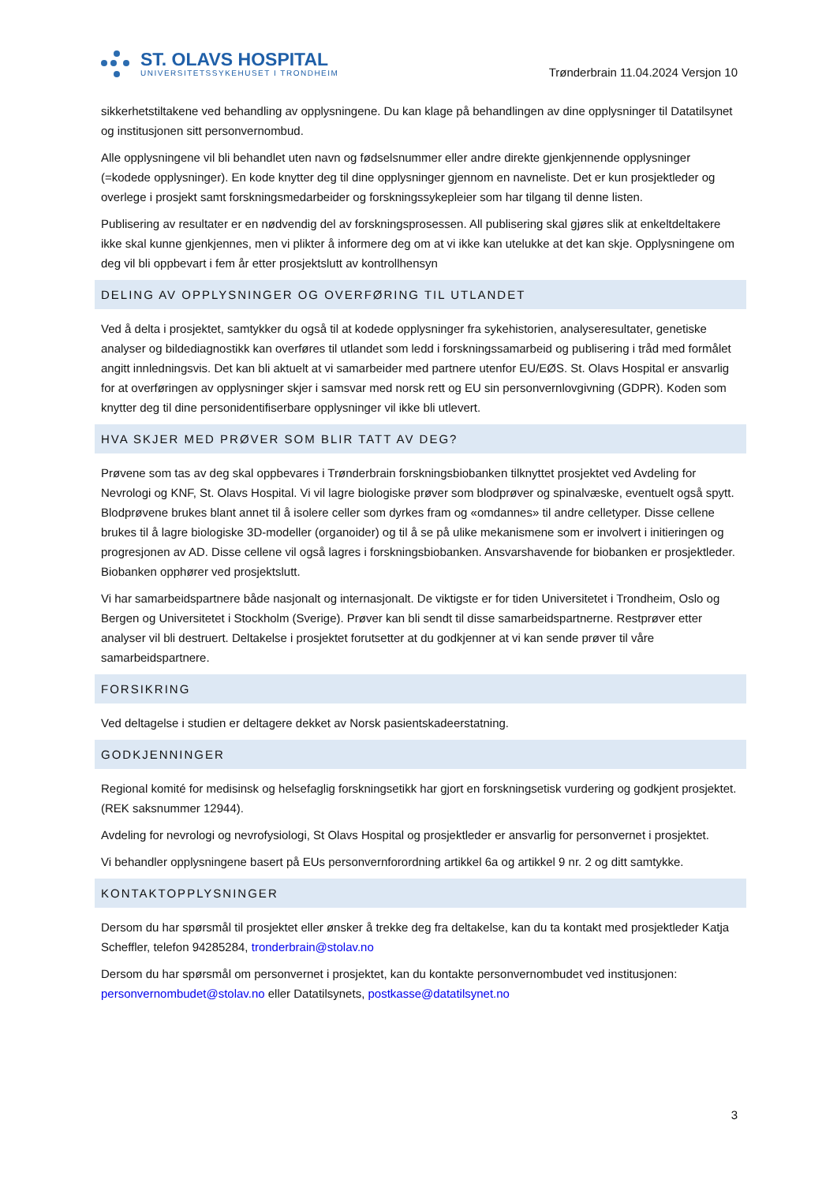ST. OLAVS HOSPITAL
UNIVERSITETSSYKEHUSET I TRONDHEIM
Trønderbrain 11.04.2024 Versjon 10
sikkerhetstiltakene ved behandling av opplysningene. Du kan klage på behandlingen av dine opplysninger til Datatilsynet og institusjonen sitt personvernombud.
Alle opplysningene vil bli behandlet uten navn og fødselsnummer eller andre direkte gjenkjennende opplysninger (=kodede opplysninger). En kode knytter deg til dine opplysninger gjennom en navneliste. Det er kun prosjektleder og overlege i prosjekt samt forskningsmedarbeider og forskningssykepleier som har tilgang til denne listen.
Publisering av resultater er en nødvendig del av forskningsprosessen. All publisering skal gjøres slik at enkeltdeltakere ikke skal kunne gjenkjennes, men vi plikter å informere deg om at vi ikke kan utelukke at det kan skje. Opplysningene om deg vil bli oppbevart i fem år etter prosjektslutt av kontrollhensyn
DELING AV OPPLYSNINGER OG OVERFØRING TIL UTLANDET
Ved å delta i prosjektet, samtykker du også til at kodede opplysninger fra sykehistorien, analyseresultater, genetiske analyser og bildediagnostikk kan overføres til utlandet som ledd i forskningssamarbeid og publisering i tråd med formålet angitt innledningsvis. Det kan bli aktuelt at vi samarbeider med partnere utenfor EU/EØS. St. Olavs Hospital er ansvarlig for at overføringen av opplysninger skjer i samsvar med norsk rett og EU sin personvernlovgivning (GDPR). Koden som knytter deg til dine personidentifiserbare opplysninger vil ikke bli utlevert.
HVA SKJER MED PRØVER SOM BLIR TATT AV DEG?
Prøvene som tas av deg skal oppbevares i Trønderbrain forskningsbiobanken tilknyttet prosjektet ved Avdeling for Nevrologi og KNF, St. Olavs Hospital. Vi vil lagre biologiske prøver som blodprøver og spinalvæske, eventuelt også spytt. Blodprøvene brukes blant annet til å isolere celler som dyrkes fram og «omdannes» til andre celletyper. Disse cellene brukes til å lagre biologiske 3D-modeller (organoider) og til å se på ulike mekanismene som er involvert i initieringen og progresjonen av AD. Disse cellene vil også lagres i forskningsbiobanken. Ansvarshavende for biobanken er prosjektleder. Biobanken opphører ved prosjektslutt.
Vi har samarbeidspartnere både nasjonalt og internasjonalt. De viktigste er for tiden Universitetet i Trondheim, Oslo og Bergen og Universitetet i Stockholm (Sverige). Prøver kan bli sendt til disse samarbeidspartnerne. Restprøver etter analyser vil bli destruert. Deltakelse i prosjektet forutsetter at du godkjenner at vi kan sende prøver til våre samarbeidspartnere.
FORSIKRING
Ved deltagelse i studien er deltagere dekket av Norsk pasientskadeerstatning.
GODKJENNINGER
Regional komité for medisinsk og helsefaglig forskningsetikk har gjort en forskningsetisk vurdering og godkjent prosjektet. (REK saksnummer 12944).
Avdeling for nevrologi og nevrofysiologi, St Olavs Hospital og prosjektleder er ansvarlig for personvernet i prosjektet.
Vi behandler opplysningene basert på EUs personvernforordning artikkel 6a og artikkel 9 nr. 2 og ditt samtykke.
KONTAKTOPPLYSNINGER
Dersom du har spørsmål til prosjektet eller ønsker å trekke deg fra deltakelse, kan du ta kontakt med prosjektleder Katja Scheffler, telefon 94285284, tronderbrain@stolav.no
Dersom du har spørsmål om personvernet i prosjektet, kan du kontakte personvernombudet ved institusjonen: personvernombudet@stolav.no eller Datatilsynets, postkasse@datatilsynet.no
3